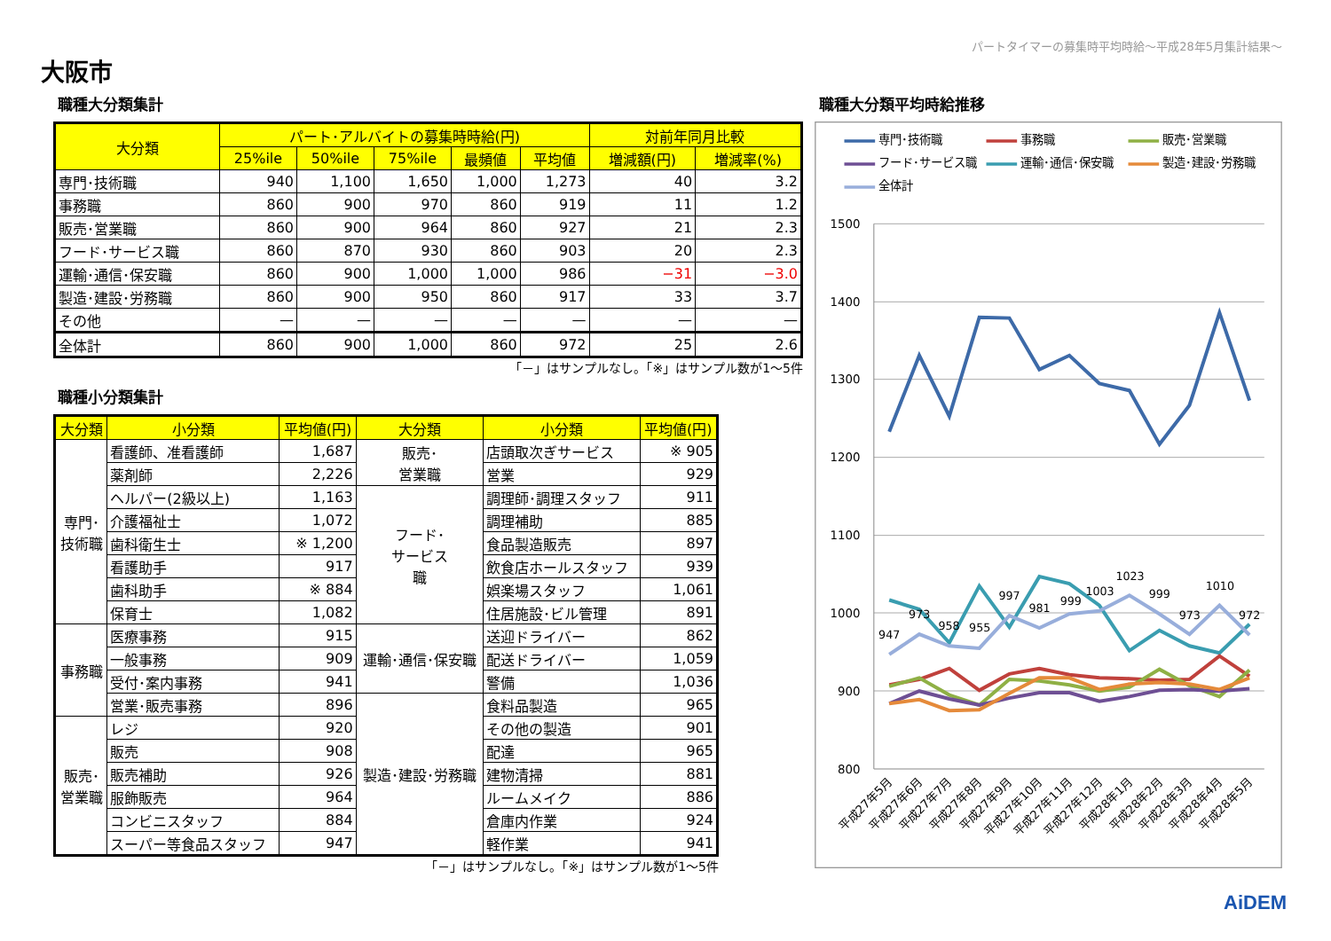パートタイマーの募集時平均時給～平成28年5月集計結果～
大阪市
職種大分類集計
| 大分類 | パート･アルバイトの募集時時給(円) | | | | | 対前年同月比較 | |
| --- | --- | --- | --- | --- | --- | --- | --- |
| | 25%ile | 50%ile | 75%ile | 最頻値 | 平均値 | 増減額(円) | 増減率(%) |
| 専門･技術職 | 940 | 1,100 | 1,650 | 1,000 | 1,273 | 40 | 3.2 |
| 事務職 | 860 | 900 | 970 | 860 | 919 | 11 | 1.2 |
| 販売･営業職 | 860 | 900 | 964 | 860 | 927 | 21 | 2.3 |
| フード･サービス職 | 860 | 870 | 930 | 860 | 903 | 20 | 2.3 |
| 運輸･通信･保安職 | 860 | 900 | 1,000 | 1,000 | 986 | −31 | −3.0 |
| 製造･建設･労務職 | 860 | 900 | 950 | 860 | 917 | 33 | 3.7 |
| その他 | — | — | — | — | — | — | — |
| 全体計 | 860 | 900 | 1,000 | 860 | 972 | 25 | 2.6 |
「－」はサンプルなし。「※」はサンプル数が1～5件
職種小分類集計
| 大分類 | 小分類 | 平均値(円) | 大分類 | 小分類 | 平均値(円) |
| --- | --- | --- | --- | --- | --- |
| 専門･ 技術職 | 看護師、准看護師 | 1,687 | 販売･ 営業職 | 店頭取次ぎサービス | ※ 905 |
| | 薬剤師 | 2,226 | | 営業 | 929 |
| | ヘルパー(2級以上) | 1,163 | フード･ サービス 職 | 調理師･調理スタッフ | 911 |
| | 介護福祉士 | 1,072 | | 調理補助 | 885 |
| | 歯科衛生士 | ※ 1,200 | | 食品製造販売 | 897 |
| | 看護助手 | 917 | | 飲食店ホールスタッフ | 939 |
| | 歯科助手 | ※ 884 | | 娯楽場スタッフ | 1,061 |
| | 保育士 | 1,082 | | 住居施設･ビル管理 | 891 |
| 事務職 | 医療事務 | 915 | 運輸･通信･保安職 | 送迎ドライバー | 862 |
| | 一般事務 | 909 | | 配送ドライバー | 1,059 |
| | 受付･案内事務 | 941 | | 警備 | 1,036 |
| | 営業･販売事務 | 896 | 製造･建設･労務職 | 食料品製造 | 965 |
| 販売･ 営業職 | レジ | 920 | | その他の製造 | 901 |
| | 販売 | 908 | | 配達 | 965 |
| | 販売補助 | 926 | | 建物清掃 | 881 |
| | 服飾販売 | 964 | | ルームメイク | 886 |
| | コンビニスタッフ | 884 | | 倉庫内作業 | 924 |
| | スーパー等食品スタッフ | 947 | | 軽作業 | 941 |
「－」はサンプルなし。「※」はサンプル数が1～5件
職種大分類平均時給推移
専門･技術職
事務職
販売･営業職
フード･サービス職
運輸･通信･保安職
製造･建設･労務職
全体計
1500
1400
1300
1200
1100
1000
900
800
947
973
958
955
997
981
999
1003
1023
999
973
1010
972
平成27年5月
平成27年6月
平成27年7月
平成27年8月
平成27年9月
平成27年10月
平成27年11月
平成27年12月
平成28年1月
平成28年2月
平成28年3月
平成28年4月
平成28年5月
AiDEM